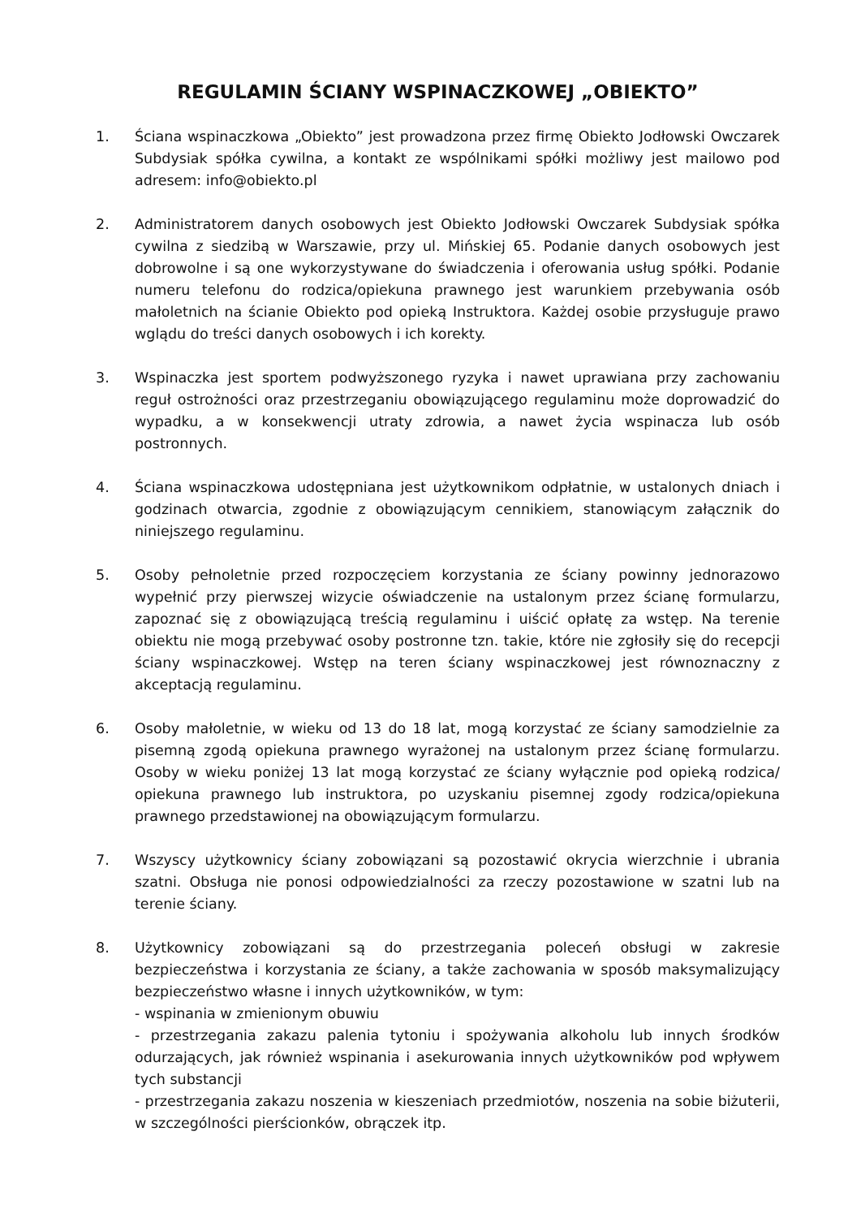REGULAMIN ŚCIANY WSPINACZKOWEJ „OBIEKTO”
1. Ściana wspinaczkowa „Obiekto” jest prowadzona przez firmę Obiekto Jodłowski Owczarek Subdysiak spółka cywilna, a kontakt ze wspólnikami spółki możliwy jest mailowo pod adresem: info@obiekto.pl
2. Administratorem danych osobowych jest Obiekto Jodłowski Owczarek Subdysiak spółka cywilna z siedzibą w Warszawie, przy ul. Mińskiej 65. Podanie danych osobowych jest dobrowolne i są one wykorzystywane do świadczenia i oferowania usług spółki. Podanie numeru telefonu do rodzica/opiekuna prawnego jest warunkiem przebywania osób małoletnich na ścianie Obiekto pod opieką Instruktora. Każdej osobie przysługuje prawo wglądu do treści danych osobowych i ich korekty.
3. Wspinaczka jest sportem podwyższonego ryzyka i nawet uprawiana przy zachowaniu reguł ostrożności oraz przestrzeganiu obowiązującego regulaminu może doprowadzić do wypadku, a w konsekwencji utraty zdrowia, a nawet życia wspinacza lub osób postronnych.
4. Ściana wspinaczkowa udostępniana jest użytkownikom odpłatnie, w ustalonych dniach i godzinach otwarcia, zgodnie z obowiązującym cennikiem, stanowiącym załącznik do niniejszego regulaminu.
5. Osoby pełnoletnie przed rozpoczęciem korzystania ze ściany powinny jednorazowo wypełnić przy pierwszej wizycie oświadczenie na ustalonym przez ścianę formularzu, zapoznać się z obowiązującą treścią regulaminu i uiścić opłatę za wstęp. Na terenie obiektu nie mogą przebywać osoby postronne tzn. takie, które nie zgłosiły się do recepcji ściany wspinaczkowej. Wstęp na teren ściany wspinaczkowej jest równoznaczny z akceptacją regulaminu.
6. Osoby małoletnie, w wieku od 13 do 18 lat, mogą korzystać ze ściany samodzielnie za pisemną zgodą opiekuna prawnego wyrażonej na ustalonym przez ścianę formularzu. Osoby w wieku poniżej 13 lat mogą korzystać ze ściany wyłącznie pod opieką rodzica/ opiekuna prawnego lub instruktora, po uzyskaniu pisemnej zgody rodzica/opiekuna prawnego przedstawionej na obowiązującym formularzu.
7. Wszyscy użytkownicy ściany zobowiązani są pozostawić okrycia wierzchnie i ubrania szatni. Obsługa nie ponosi odpowiedzialności za rzeczy pozostawione w szatni lub na terenie ściany.
8. Użytkownicy zobowiązani są do przestrzegania poleceń obsługi w zakresie bezpieczeństwa i korzystania ze ściany, a także zachowania w sposób maksymalizujący bezpieczeństwo własne i innych użytkowników, w tym:
- wspinania w zmienionym obuwiu
- przestrzegania zakazu palenia tytoniu i spożywania alkoholu lub innych środków odurzających, jak również wspinania i asekurowania innych użytkowników pod wpływem tych substancji
- przestrzegania zakazu noszenia w kieszeniach przedmiotów, noszenia na sobie biżuterii, w szczególności pierścionków, obrączek itp.